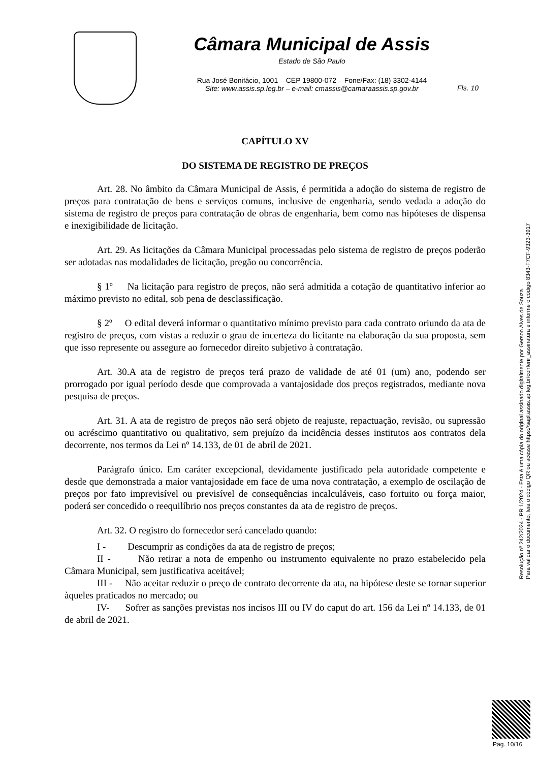Câmara Municipal de Assis
Estado de São Paulo
Rua José Bonifácio, 1001 – CEP 19800-072 – Fone/Fax: (18) 3302-4144
Site: www.assis.sp.leg.br – e-mail: cmassis@camaraassis.sp.gov.br
Fls. 10
CAPÍTULO XV
DO SISTEMA DE REGISTRO DE PREÇOS
Art. 28. No âmbito da Câmara Municipal de Assis, é permitida a adoção do sistema de registro de preços para contratação de bens e serviços comuns, inclusive de engenharia, sendo vedada a adoção do sistema de registro de preços para contratação de obras de engenharia, bem como nas hipóteses de dispensa e inexigibilidade de licitação.
Art. 29. As licitações da Câmara Municipal processadas pelo sistema de registro de preços poderão ser adotadas nas modalidades de licitação, pregão ou concorrência.
§ 1º Na licitação para registro de preços, não será admitida a cotação de quantitativo inferior ao máximo previsto no edital, sob pena de desclassificação.
§ 2º O edital deverá informar o quantitativo mínimo previsto para cada contrato oriundo da ata de registro de preços, com vistas a reduzir o grau de incerteza do licitante na elaboração da sua proposta, sem que isso represente ou assegure ao fornecedor direito subjetivo à contratação.
Art. 30.A ata de registro de preços terá prazo de validade de até 01 (um) ano, podendo ser prorrogado por igual período desde que comprovada a vantajosidade dos preços registrados, mediante nova pesquisa de preços.
Art. 31. A ata de registro de preços não será objeto de reajuste, repactuação, revisão, ou supressão ou acréscimo quantitativo ou qualitativo, sem prejuízo da incidência desses institutos aos contratos dela decorrente, nos termos da Lei nº 14.133, de 01 de abril de 2021.
Parágrafo único. Em caráter excepcional, devidamente justificado pela autoridade competente e desde que demonstrada a maior vantajosidade em face de uma nova contratação, a exemplo de oscilação de preços por fato imprevisível ou previsível de consequências incalculáveis, caso fortuito ou força maior, poderá ser concedido o reequilíbrio nos preços constantes da ata de registro de preços.
Art. 32. O registro do fornecedor será cancelado quando:
I - Descumprir as condições da ata de registro de preços;
II - Não retirar a nota de empenho ou instrumento equivalente no prazo estabelecido pela Câmara Municipal, sem justificativa aceitável;
III - Não aceitar reduzir o preço de contrato decorrente da ata, na hipótese deste se tornar superior àqueles praticados no mercado; ou
IV- Sofrer as sanções previstas nos incisos III ou IV do caput do art. 156 da Lei nº 14.133, de 01 de abril de 2021.
Resolução nº 242/2024 - PR 1/2024 - Esta é uma cópia do original assinado digitalmente por Gerson Alves de Souza.
Para validar o documento, leia o código QR ou acesse https://sapl.assis.sp.leg.br/conferir_assinatura e informe o código 8343-F7CF-9323-3917
Pag. 10/16